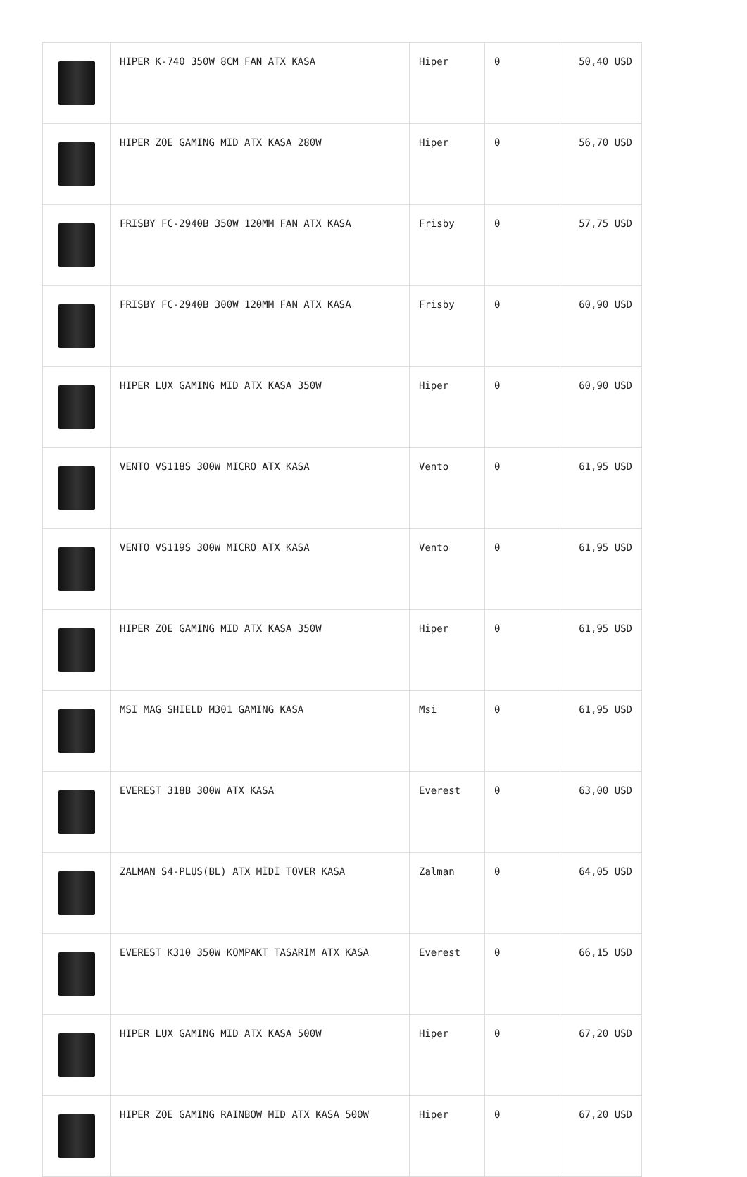| | HIPER K-740 350W 8CM FAN ATX KASA | Hiper | 0 | 50,40 USD |
| | HIPER ZOE GAMING MID ATX KASA 280W | Hiper | 0 | 56,70 USD |
| | FRISBY FC-2940B 350W 120MM FAN ATX KASA | Frisby | 0 | 57,75 USD |
| | FRISBY FC-2940B 300W 120MM FAN ATX KASA | Frisby | 0 | 60,90 USD |
| | HIPER LUX GAMING MID ATX KASA 350W | Hiper | 0 | 60,90 USD |
| | VENTO VS118S 300W MICRO ATX KASA | Vento | 0 | 61,95 USD |
| | VENTO VS119S 300W MICRO ATX KASA | Vento | 0 | 61,95 USD |
| | HIPER ZOE GAMING MID ATX KASA 350W | Hiper | 0 | 61,95 USD |
| | MSI MAG SHIELD M301 GAMING KASA | Msi | 0 | 61,95 USD |
| | EVEREST 318B 300W ATX KASA | Everest | 0 | 63,00 USD |
| | ZALMAN S4-PLUS(BL) ATX MİDİ TOVER KASA | Zalman | 0 | 64,05 USD |
| | EVEREST K310 350W KOMPAKT TASARIM ATX KASA | Everest | 0 | 66,15 USD |
| | HIPER LUX GAMING MID ATX KASA 500W | Hiper | 0 | 67,20 USD |
| | HIPER ZOE GAMING RAINBOW MID ATX KASA 500W | Hiper | 0 | 67,20 USD |